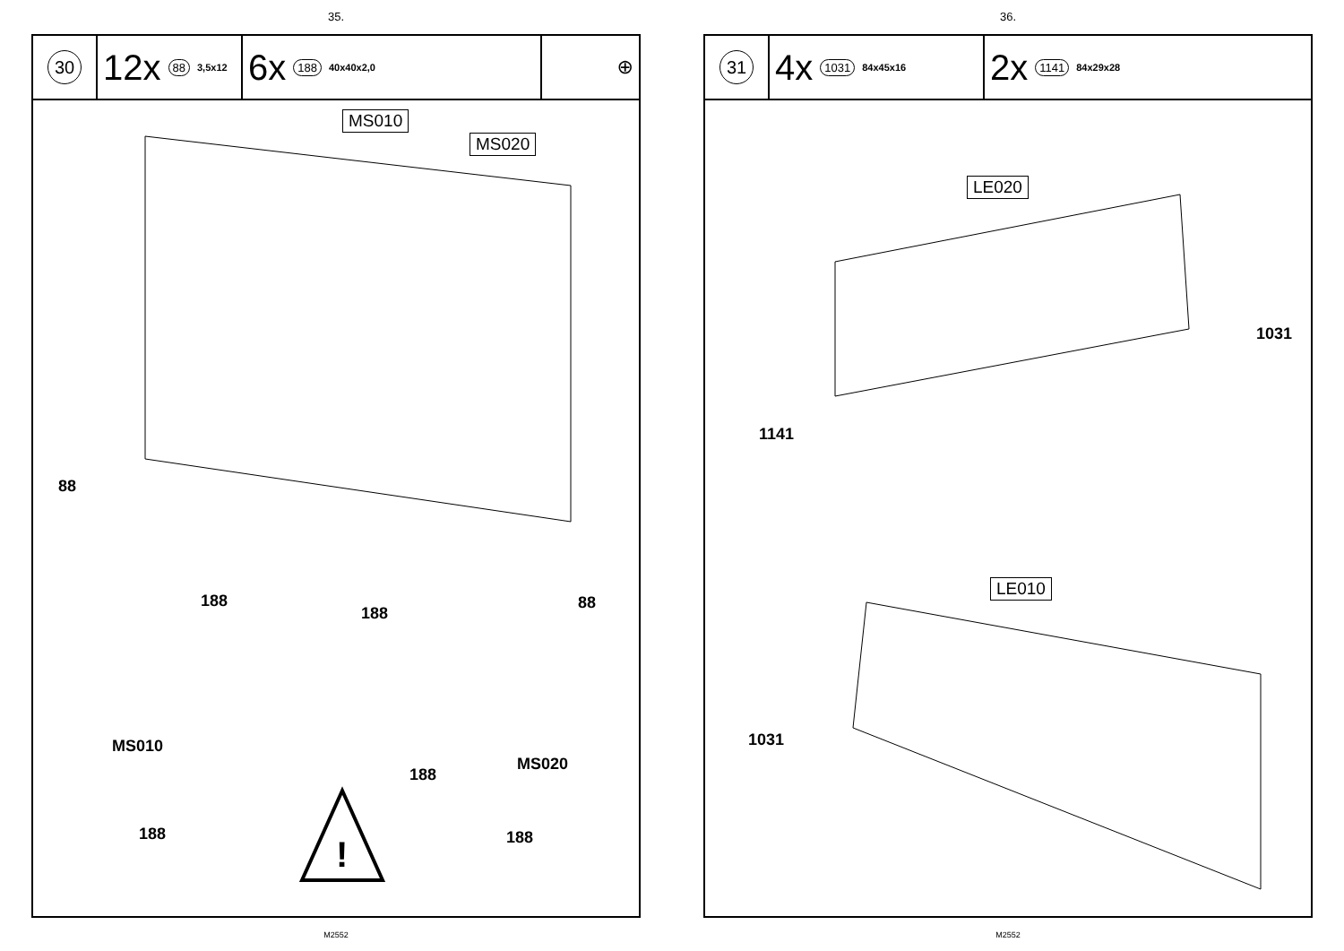35.
30
12x 88 3,5x12
6x 188 40x40x2,0
⊕
!
MS010
MS020
88
188
188
88
MS010
MS020
188
188 188
M2552
36.
31
4x 1031 84x45x16
2x 1141 84x29x28
LE020
1031
1141
LE010
1031
M2552